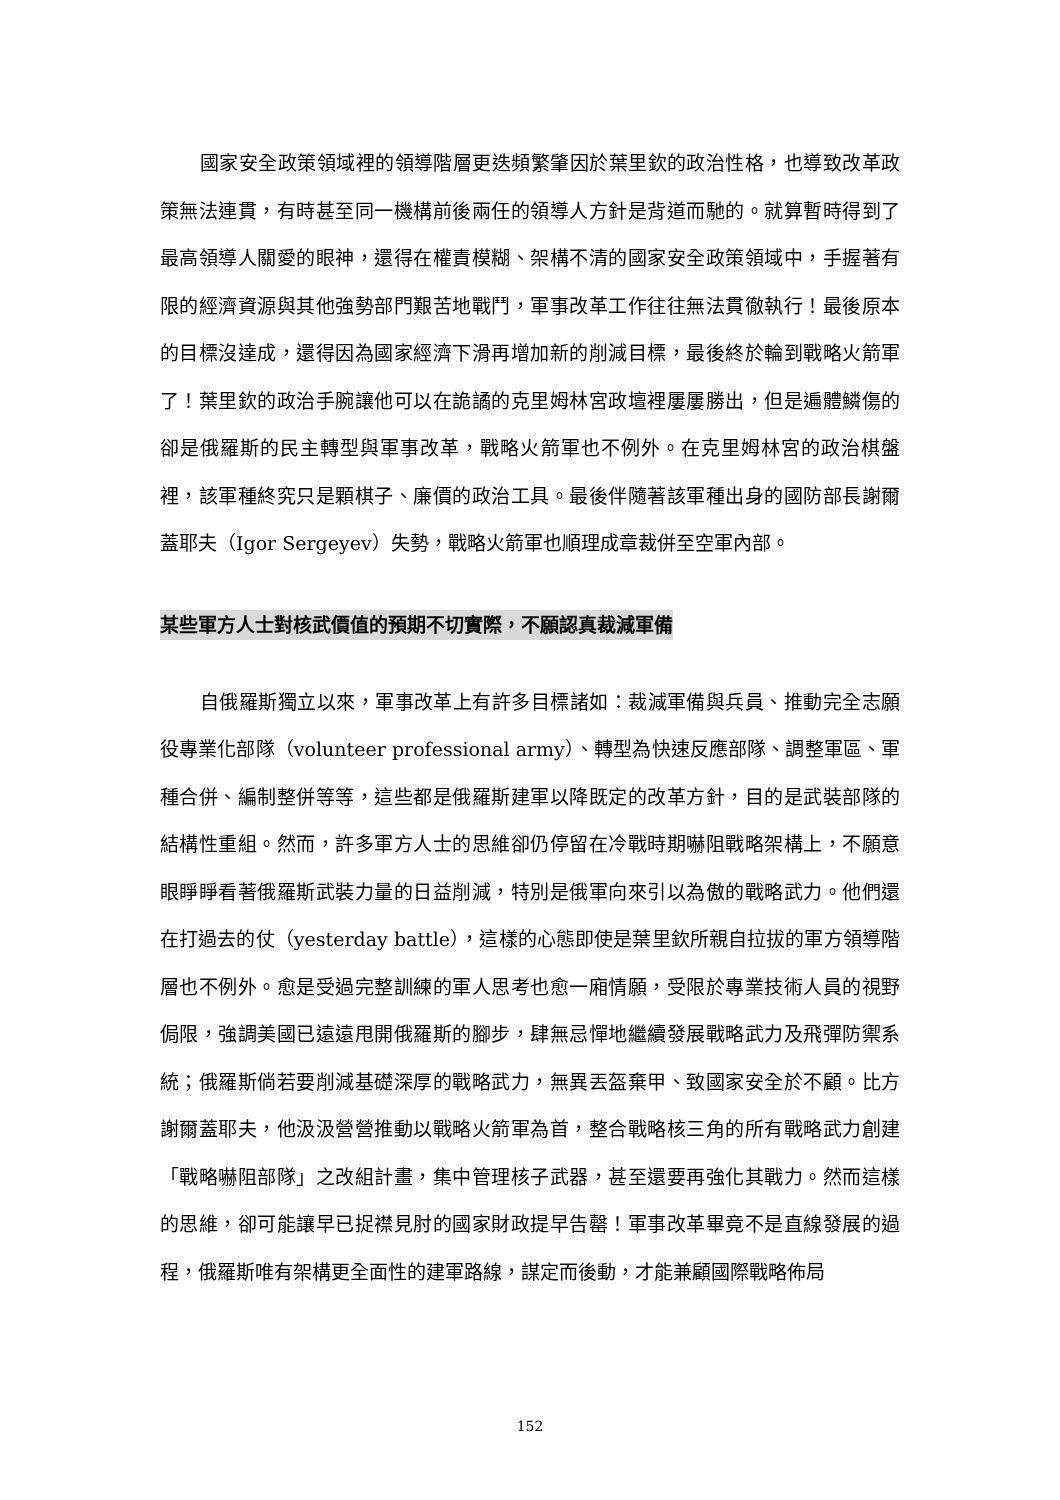國家安全政策領域裡的領導階層更迭頻繁肇因於葉里欽的政治性格，也導致改革政策無法連貫，有時甚至同一機構前後兩任的領導人方針是背道而馳的。就算暫時得到了最高領導人關愛的眼神，還得在權責模糊、架構不清的國家安全政策領域中，手握著有限的經濟資源與其他強勢部門艱苦地戰鬥，軍事改革工作往往無法貫徹執行！最後原本的目標沒達成，還得因為國家經濟下滑再增加新的削減目標，最後終於輪到戰略火箭軍了！葉里欽的政治手腕讓他可以在詭譎的克里姆林宮政壇裡屢屢勝出，但是遍體鱗傷的卻是俄羅斯的民主轉型與軍事改革，戰略火箭軍也不例外。在克里姆林宮的政治棋盤裡，該軍種終究只是顆棋子、廉價的政治工具。最後伴隨著該軍種出身的國防部長謝爾蓋耶夫（Igor Sergeyev）失勢，戰略火箭軍也順理成章裁併至空軍內部。
某些軍方人士對核武價值的預期不切實際，不願認真裁減軍備
自俄羅斯獨立以來，軍事改革上有許多目標諸如：裁減軍備與兵員、推動完全志願役專業化部隊（volunteer professional army）、轉型為快速反應部隊、調整軍區、軍種合併、編制整併等等，這些都是俄羅斯建軍以降既定的改革方針，目的是武裝部隊的結構性重組。然而，許多軍方人士的思維卻仍停留在冷戰時期嚇阻戰略架構上，不願意眼睜睜看著俄羅斯武裝力量的日益削減，特別是俄軍向來引以為傲的戰略武力。他們還在打過去的仗（yesterday battle），這樣的心態即使是葉里欽所親自拉拔的軍方領導階層也不例外。愈是受過完整訓練的軍人思考也愈一廂情願，受限於專業技術人員的視野侷限，強調美國已遠遠甩開俄羅斯的腳步，肆無忌憚地繼續發展戰略武力及飛彈防禦系統；俄羅斯倘若要削減基礎深厚的戰略武力，無異丟盔棄甲、致國家安全於不顧。比方謝爾蓋耶夫，他汲汲營營推動以戰略火箭軍為首，整合戰略核三角的所有戰略武力創建「戰略嚇阻部隊」之改組計畫，集中管理核子武器，甚至還要再強化其戰力。然而這樣的思維，卻可能讓早已捉襟見肘的國家財政提早告罄！軍事改革畢竟不是直線發展的過程，俄羅斯唯有架構更全面性的建軍路線，謀定而後動，才能兼顧國際戰略佈局
152